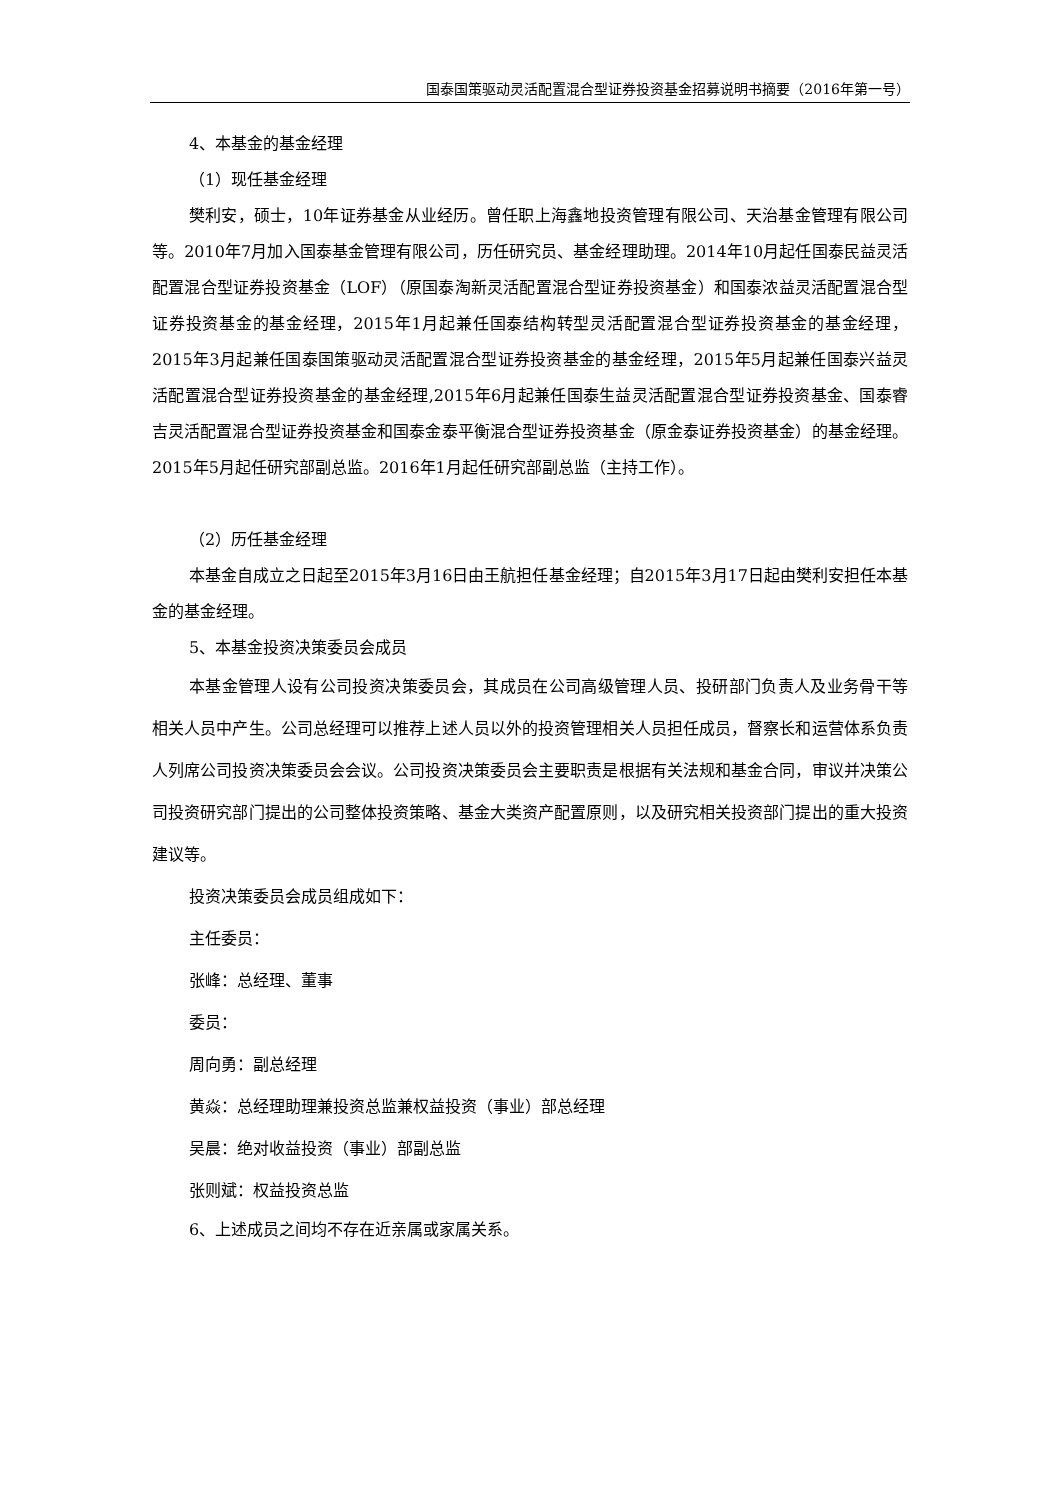国泰国策驱动灵活配置混合型证券投资基金招募说明书摘要（2016年第一号）
4、本基金的基金经理
（1）现任基金经理
樊利安，硕士，10年证券基金从业经历。曾任职上海鑫地投资管理有限公司、天治基金管理有限公司等。2010年7月加入国泰基金管理有限公司，历任研究员、基金经理助理。2014年10月起任国泰民益灵活配置混合型证券投资基金（LOF）（原国泰淘新灵活配置混合型证券投资基金）和国泰浓益灵活配置混合型证券投资基金的基金经理，2015年1月起兼任国泰结构转型灵活配置混合型证券投资基金的基金经理，2015年3月起兼任国泰国策驱动灵活配置混合型证券投资基金的基金经理，2015年5月起兼任国泰兴益灵活配置混合型证券投资基金的基金经理,2015年6月起兼任国泰生益灵活配置混合型证券投资基金、国泰睿吉灵活配置混合型证券投资基金和国泰金泰平衡混合型证券投资基金（原金泰证券投资基金）的基金经理。2015年5月起任研究部副总监。2016年1月起任研究部副总监（主持工作）。
（2）历任基金经理
本基金自成立之日起至2015年3月16日由王航担任基金经理；自2015年3月17日起由樊利安担任本基金的基金经理。
5、本基金投资决策委员会成员
本基金管理人设有公司投资决策委员会，其成员在公司高级管理人员、投研部门负责人及业务骨干等相关人员中产生。公司总经理可以推荐上述人员以外的投资管理相关人员担任成员，督察长和运营体系负责人列席公司投资决策委员会会议。公司投资决策委员会主要职责是根据有关法规和基金合同，审议并决策公司投资研究部门提出的公司整体投资策略、基金大类资产配置原则，以及研究相关投资部门提出的重大投资建议等。
投资决策委员会成员组成如下：
主任委员：
张峰：总经理、董事
委员：
周向勇：副总经理
黄焱：总经理助理兼投资总监兼权益投资（事业）部总经理
吴晨：绝对收益投资（事业）部副总监
张则斌：权益投资总监
6、上述成员之间均不存在近亲属或家属关系。